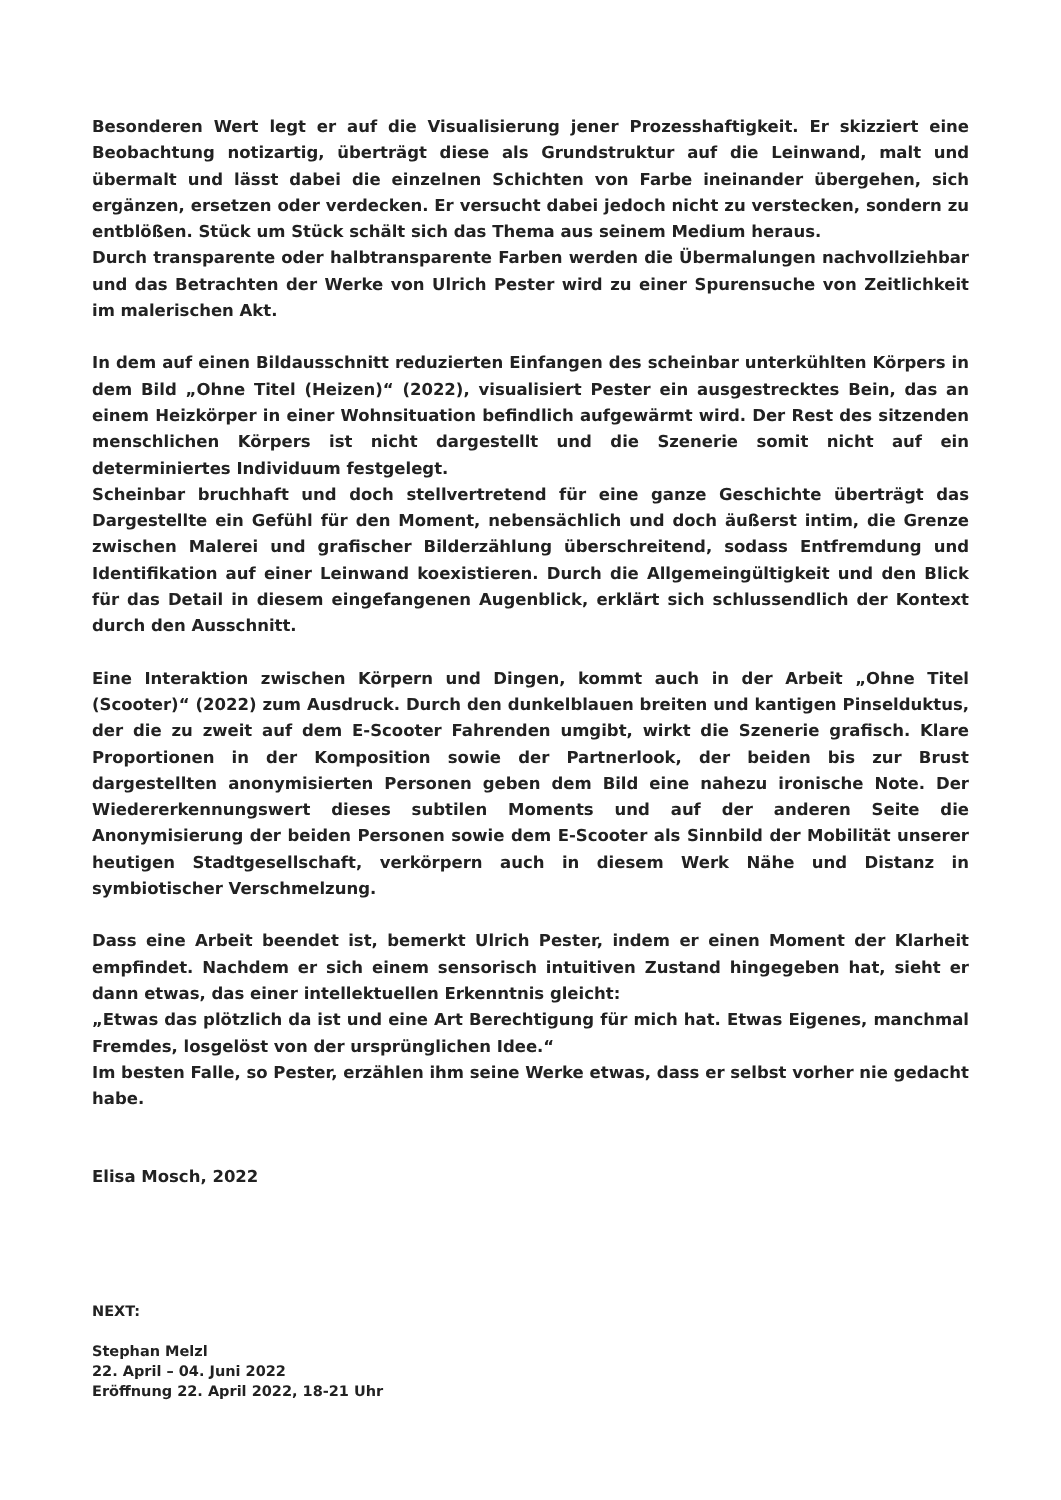Besonderen Wert legt er auf die Visualisierung jener Prozesshaftigkeit. Er skizziert eine Beobachtung notizartig, überträgt diese als Grundstruktur auf die Leinwand, malt und übermalt und lässt dabei die einzelnen Schichten von Farbe ineinander übergehen, sich ergänzen, ersetzen oder verdecken. Er versucht dabei jedoch nicht zu verstecken, sondern zu entblößen. Stück um Stück schält sich das Thema aus seinem Medium heraus.
Durch transparente oder halbtransparente Farben werden die Übermalungen nachvollziehbar und das Betrachten der Werke von Ulrich Pester wird zu einer Spurensuche von Zeitlichkeit im malerischen Akt.
In dem auf einen Bildausschnitt reduzierten Einfangen des scheinbar unterkühlten Körpers in dem Bild „Ohne Titel (Heizen)“ (2022), visualisiert Pester ein ausgestrecktes Bein, das an einem Heizkörper in einer Wohnsituation befindlich aufgewärmt wird. Der Rest des sitzenden menschlichen Körpers ist nicht dargestellt und die Szenerie somit nicht auf ein determiniertes Individuum festgelegt.
Scheinbar bruchhaft und doch stellvertretend für eine ganze Geschichte überträgt das Dargestellte ein Gefühl für den Moment, nebensächlich und doch äußerst intim, die Grenze zwischen Malerei und grafischer Bilderzählung überschreitend, sodass Entfremdung und Identifikation auf einer Leinwand koexistieren. Durch die Allgemeingültigkeit und den Blick für das Detail in diesem eingefangenen Augenblick, erklärt sich schlussendlich der Kontext durch den Ausschnitt.
Eine Interaktion zwischen Körpern und Dingen, kommt auch in der Arbeit „Ohne Titel (Scooter)“ (2022) zum Ausdruck. Durch den dunkelblauen breiten und kantigen Pinselduktus, der die zu zweit auf dem E-Scooter Fahrenden umgibt, wirkt die Szenerie grafisch. Klare Proportionen in der Komposition sowie der Partnerlook, der beiden bis zur Brust dargestellten anonymisierten Personen geben dem Bild eine nahezu ironische Note. Der Wiedererkennungswert dieses subtilen Moments und auf der anderen Seite die Anonymisierung der beiden Personen sowie dem E-Scooter als Sinnbild der Mobilität unserer heutigen Stadtgesellschaft, verkörpern auch in diesem Werk Nähe und Distanz in symbiotischer Verschmelzung.
Dass eine Arbeit beendet ist, bemerkt Ulrich Pester, indem er einen Moment der Klarheit empfindet. Nachdem er sich einem sensorisch intuitiven Zustand hingegeben hat, sieht er dann etwas, das einer intellektuellen Erkenntnis gleicht:
„Etwas das plötzlich da ist und eine Art Berechtigung für mich hat. Etwas Eigenes, manchmal Fremdes, losgelöst von der ursprünglichen Idee.“
Im besten Falle, so Pester, erzählen ihm seine Werke etwas, dass er selbst vorher nie gedacht habe.
Elisa Mosch, 2022
NEXT:
Stephan Melzl
22. April – 04. Juni 2022
Eröffnung 22. April 2022, 18-21 Uhr